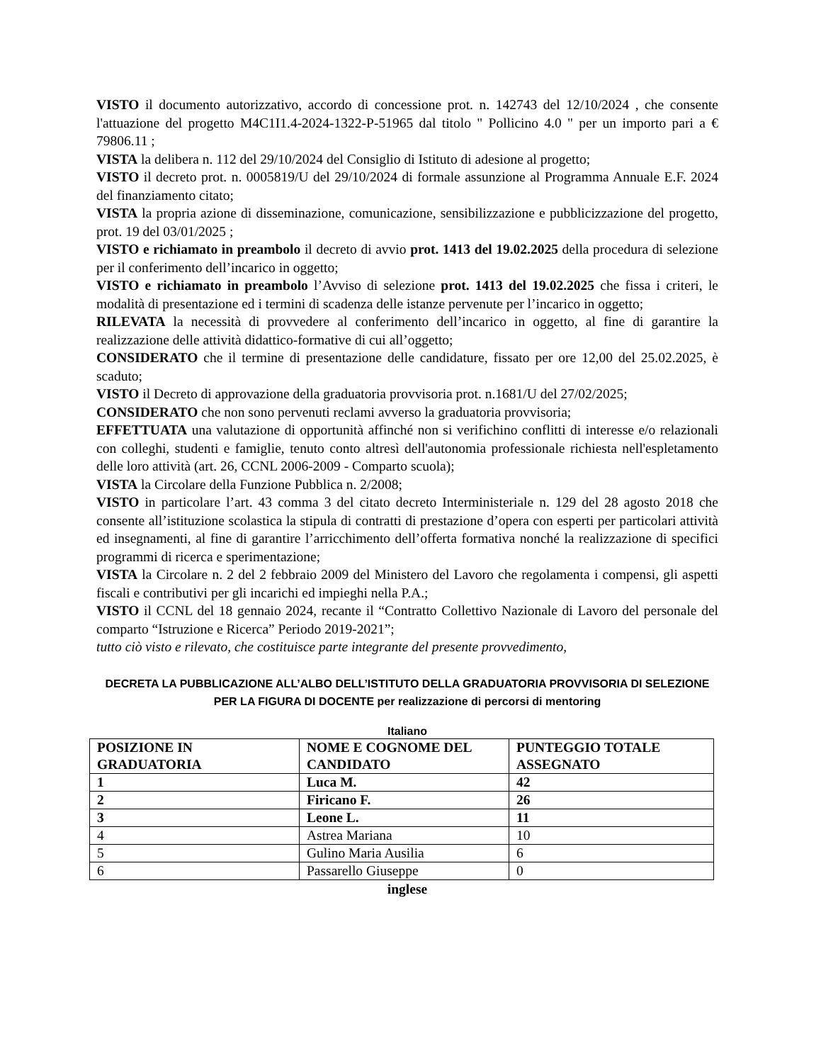VISTO il documento autorizzativo, accordo di concessione prot. n. 142743 del 12/10/2024 , che consente l'attuazione del progetto M4C1I1.4-2024-1322-P-51965 dal titolo " Pollicino 4.0 " per un importo pari a € 79806.11 ;
VISTA la delibera n. 112 del 29/10/2024 del Consiglio di Istituto di adesione al progetto;
VISTO il decreto prot. n. 0005819/U del 29/10/2024 di formale assunzione al Programma Annuale E.F. 2024 del finanziamento citato;
VISTA la propria azione di disseminazione, comunicazione, sensibilizzazione e pubblicizzazione del progetto, prot. 19 del 03/01/2025 ;
VISTO e richiamato in preambolo il decreto di avvio prot. 1413 del 19.02.2025 della procedura di selezione per il conferimento dell’incarico in oggetto;
VISTO e richiamato in preambolo l’Avviso di selezione prot. 1413 del 19.02.2025 che fissa i criteri, le modalità di presentazione ed i termini di scadenza delle istanze pervenute per l’incarico in oggetto;
RILEVATA la necessità di provvedere al conferimento dell’incarico in oggetto, al fine di garantire la realizzazione delle attività didattico-formative di cui all’oggetto;
CONSIDERATO che il termine di presentazione delle candidature, fissato per ore 12,00 del 25.02.2025, è scaduto;
VISTO il Decreto di approvazione della graduatoria provvisoria prot. n.1681/U del 27/02/2025;
CONSIDERATO che non sono pervenuti reclami avverso la graduatoria provvisoria;
EFFETTUATA una valutazione di opportunità affinché non si verifichino conflitti di interesse e/o relazionali con colleghi, studenti e famiglie, tenuto conto altresì dell'autonomia professionale richiesta nell'espletamento delle loro attività (art. 26, CCNL 2006-2009 - Comparto scuola);
VISTA la Circolare della Funzione Pubblica n. 2/2008;
VISTO in particolare l’art. 43 comma 3 del citato decreto Interministeriale n. 129 del 28 agosto 2018 che consente all’istituzione scolastica la stipula di contratti di prestazione d’opera con esperti per particolari attività ed insegnamenti, al fine di garantire l’arricchimento dell’offerta formativa nonché la realizzazione di specifici programmi di ricerca e sperimentazione;
VISTA la Circolare n. 2 del 2 febbraio 2009 del Ministero del Lavoro che regolamenta i compensi, gli aspetti fiscali e contributivi per gli incarichi ed impieghi nella P.A.;
VISTO il CCNL del 18 gennaio 2024, recante il “Contratto Collettivo Nazionale di Lavoro del personale del comparto “Istruzione e Ricerca” Periodo 2019-2021”;
tutto ciò visto e rilevato, che costituisce parte integrante del presente provvedimento,
DECRETA LA PUBBLICAZIONE ALL’ALBO DELL’ISTITUTO DELLA GRADUATORIA PROVVISORIA DI SELEZIONE PER LA FIGURA DI DOCENTE per realizzazione di percorsi di mentoring
Italiano
| POSIZIONE IN GRADUATORIA | NOME E COGNOME DEL CANDIDATO | PUNTEGGIO TOTALE ASSEGNATO |
| --- | --- | --- |
| 1 | Luca M. | 42 |
| 2 | Firicano F. | 26 |
| 3 | Leone L. | 11 |
| 4 | Astrea Mariana | 10 |
| 5 | Gulino Maria Ausilia | 6 |
| 6 | Passarello Giuseppe | 0 |
inglese